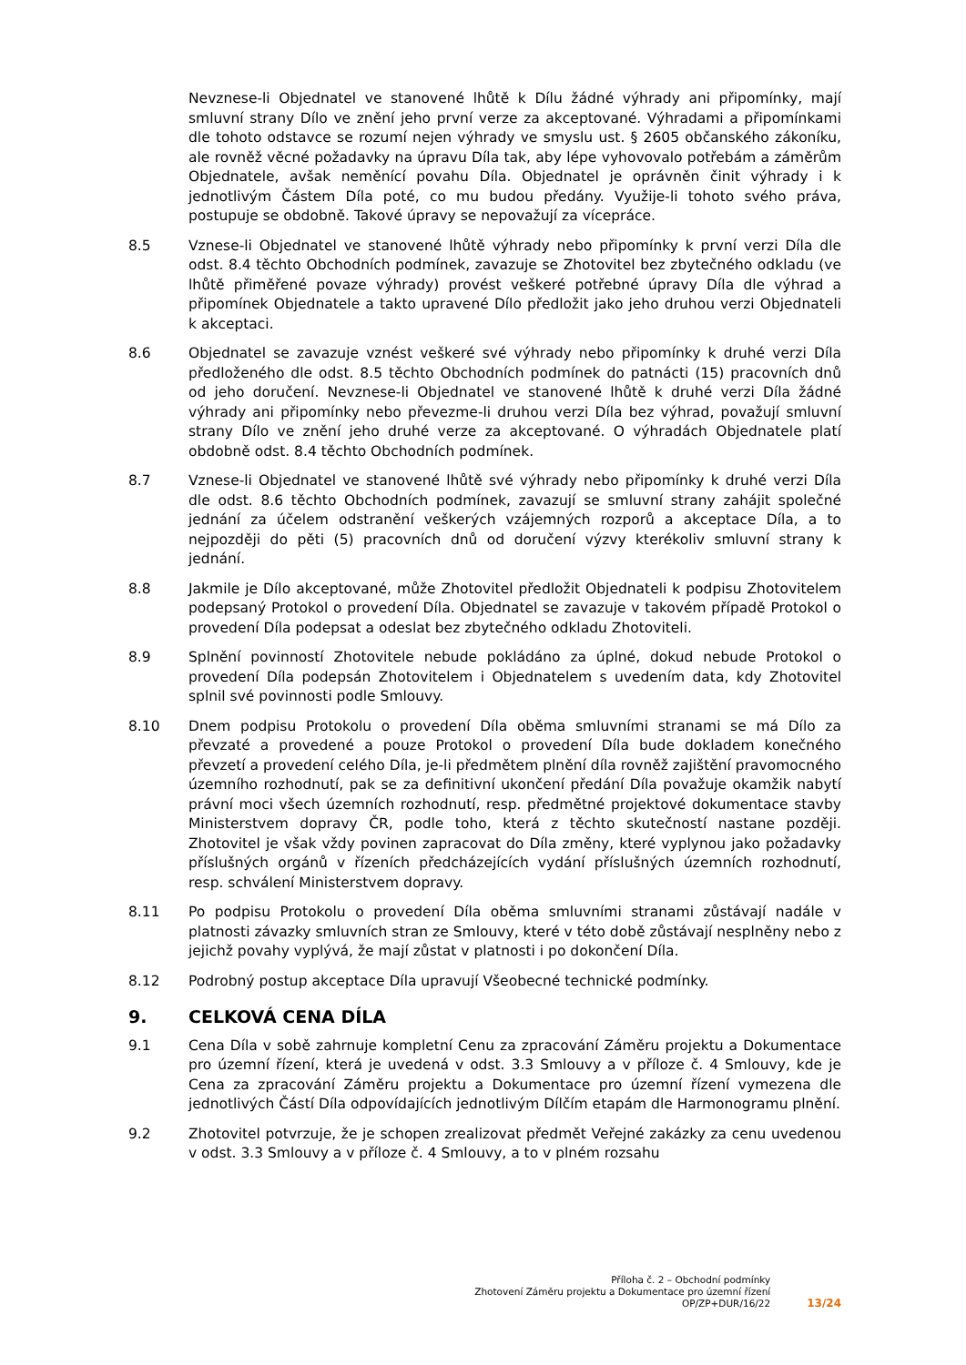Nevznese-li Objednatel ve stanovené lhůtě k Dílu žádné výhrady ani připomínky, mají smluvní strany Dílo ve znění jeho první verze za akceptované. Výhradami a připomínkami dle tohoto odstavce se rozumí nejen výhrady ve smyslu ust. § 2605 občanského zákoníku, ale rovněž věcné požadavky na úpravu Díla tak, aby lépe vyhovovalo potřebám a záměrům Objednatele, avšak neměnící povahu Díla. Objednatel je oprávněn činit výhrady i k jednotlivým Částem Díla poté, co mu budou předány. Využije-li tohoto svého práva, postupuje se obdobně. Takové úpravy se nepovažují za vícepráce.
8.5 Vznese-li Objednatel ve stanovené lhůtě výhrady nebo připomínky k první verzi Díla dle odst. 8.4 těchto Obchodních podmínek, zavazuje se Zhotovitel bez zbytečného odkladu (ve lhůtě přiměřené povaze výhrady) provést veškeré potřebné úpravy Díla dle výhrad a připomínek Objednatele a takto upravené Dílo předložit jako jeho druhou verzi Objednateli k akceptaci.
8.6 Objednatel se zavazuje vznést veškeré své výhrady nebo připomínky k druhé verzi Díla předloženého dle odst. 8.5 těchto Obchodních podmínek do patnácti (15) pracovních dnů od jeho doručení. Nevznese-li Objednatel ve stanovené lhůtě k druhé verzi Díla žádné výhrady ani připomínky nebo převezme-li druhou verzi Díla bez výhrad, považují smluvní strany Dílo ve znění jeho druhé verze za akceptované. O výhradách Objednatele platí obdobně odst. 8.4 těchto Obchodních podmínek.
8.7 Vznese-li Objednatel ve stanovené lhůtě své výhrady nebo připomínky k druhé verzi Díla dle odst. 8.6 těchto Obchodních podmínek, zavazují se smluvní strany zahájit společné jednání za účelem odstranění veškerých vzájemných rozporů a akceptace Díla, a to nejpozději do pěti (5) pracovních dnů od doručení výzvy kterékoliv smluvní strany k jednání.
8.8 Jakmile je Dílo akceptované, může Zhotovitel předložit Objednateli k podpisu Zhotovitelem podepsaný Protokol o provedení Díla. Objednatel se zavazuje v takovém případě Protokol o provedení Díla podepsat a odeslat bez zbytečného odkladu Zhotoviteli.
8.9 Splnění povinností Zhotovitele nebude pokládáno za úplné, dokud nebude Protokol o provedení Díla podepsán Zhotovitelem i Objednatelem s uvedením data, kdy Zhotovitel splnil své povinnosti podle Smlouvy.
8.10 Dnem podpisu Protokolu o provedení Díla oběma smluvními stranami se má Dílo za převzaté a provedené a pouze Protokol o provedení Díla bude dokladem konečného převzetí a provedení celého Díla, je-li předmětem plnění díla rovněž zajištění pravomocného územního rozhodnutí, pak se za definitivní ukončení předání Díla považuje okamžik nabytí právní moci všech územních rozhodnutí, resp. předmětné projektové dokumentace stavby Ministerstvem dopravy ČR, podle toho, která z těchto skutečností nastane později. Zhotovitel je však vždy povinen zapracovat do Díla změny, které vyplynou jako požadavky příslušných orgánů v řízeních předcházejících vydání příslušných územních rozhodnutí, resp. schválení Ministerstvem dopravy.
8.11 Po podpisu Protokolu o provedení Díla oběma smluvními stranami zůstávají nadále v platnosti závazky smluvních stran ze Smlouvy, které v této době zůstávají nesplněny nebo z jejichž povahy vyplývá, že mají zůstat v platnosti i po dokončení Díla.
8.12 Podrobný postup akceptace Díla upravují Všeobecné technické podmínky.
9. CELKOVÁ CENA DÍLA
9.1 Cena Díla v sobě zahrnuje kompletní Cenu za zpracování Záměru projektu a Dokumentace pro územní řízení, která je uvedená v odst. 3.3 Smlouvy a v příloze č. 4 Smlouvy, kde je Cena za zpracování Záměru projektu a Dokumentace pro územní řízení vymezena dle jednotlivých Částí Díla odpovídajících jednotlivým Dílčím etapám dle Harmonogramu plnění.
9.2 Zhotovitel potvrzuje, že je schopen zrealizovat předmět Veřejné zakázky za cenu uvedenou v odst. 3.3 Smlouvy a v příloze č. 4 Smlouvy, a to v plném rozsahu
Příloha č. 2 – Obchodní podmínky
Zhotovení Záměru projektu a Dokumentace pro územní řízení
OP/ZP+DUR/16/22
13/24